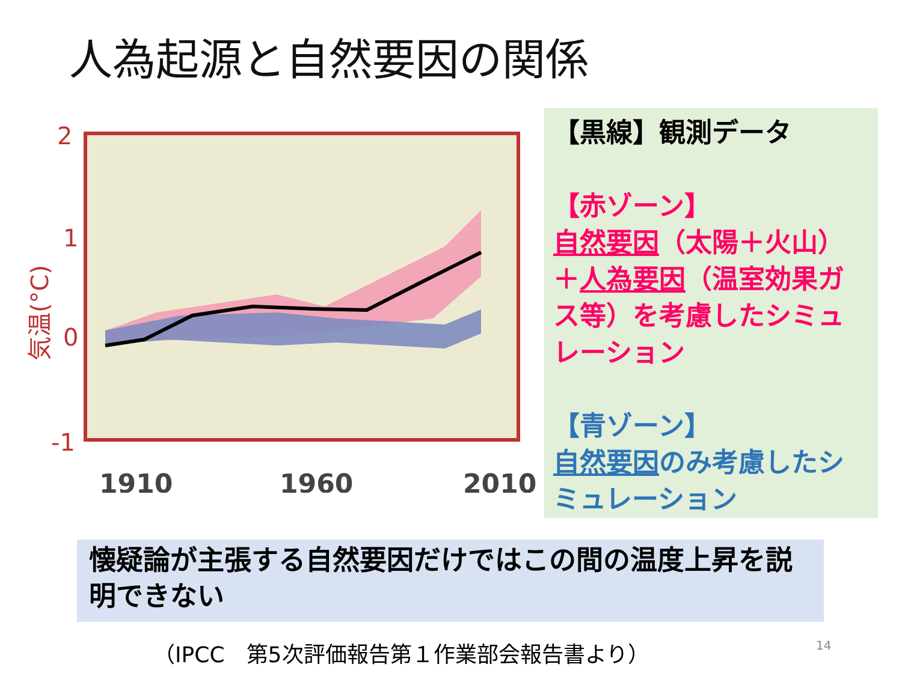人為起源と自然要因の関係
2
1
0
-1
1910
1960
2010
気温(°C)
【黒線】観測データ
【赤ゾーン】
自然要因（太陽＋火山）＋人為要因（温室効果ガス等）を考慮したシミュレーション
【青ゾーン】
自然要因のみ考慮したシミュレーション
懐疑論が主張する自然要因だけではこの間の温度上昇を説明できない
（IPCC　第5次評価報告第１作業部会報告書より）
14